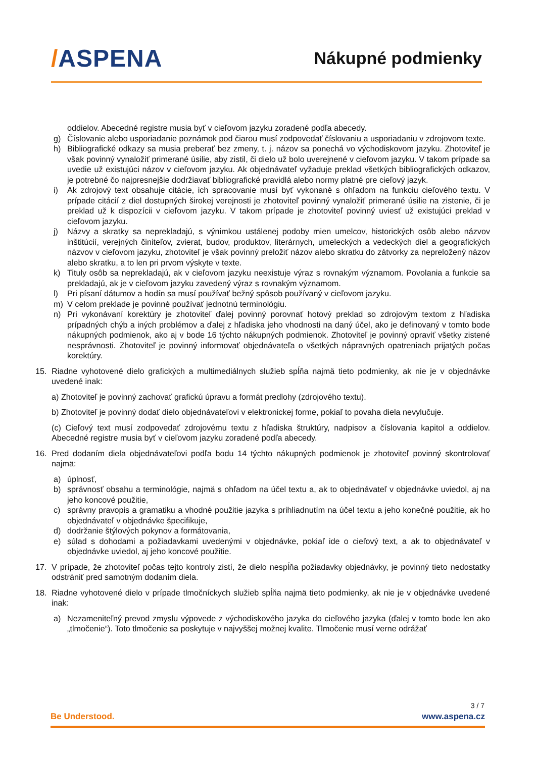/ASPENA
Nákupné podmienky
oddielov. Abecedné registre musia byť v cieľovom jazyku zoradené podľa abecedy.
g) Číslovanie alebo usporiadanie poznámok pod čiarou musí zodpovedať číslovaniu a usporiadaniu v zdrojovom texte.
h) Bibliografické odkazy sa musia preberať bez zmeny, t. j. názov sa ponechá vo východiskovom jazyku. Zhotoviteľ je však povinný vynaložiť primerané úsilie, aby zistil, či dielo už bolo uverejnené v cieľovom jazyku. V takom prípade sa uvedie už existujúci názov v cieľovom jazyku. Ak objednávateľ vyžaduje preklad všetkých bibliografických odkazov, je potrebné čo najpresnejšie dodržiavať bibliografické pravidlá alebo normy platné pre cieľový jazyk.
i) Ak zdrojový text obsahuje citácie, ich spracovanie musí byť vykonané s ohľadom na funkciu cieľového textu. V prípade citácií z diel dostupných širokej verejnosti je zhotoviteľ povinný vynaložiť primerané úsilie na zistenie, či je preklad už k dispozícii v cieľovom jazyku. V takom prípade je zhotoviteľ povinný uviesť už existujúci preklad v cieľovom jazyku.
j) Názvy a skratky sa neprekladajú, s výnimkou ustálenej podoby mien umelcov, historických osôb alebo názvov inštitúcií, verejných činiteľov, zvierat, budov, produktov, literárnych, umeleckých a vedeckých diel a geografických názvov v cieľovom jazyku, zhotoviteľ je však povinný preložiť názov alebo skratku do zátvorky za nepreložený názov alebo skratku, a to len pri prvom výskyte v texte.
k) Tituly osôb sa neprekladajú, ak v cieľovom jazyku neexistuje výraz s rovnakým významom. Povolania a funkcie sa prekladajú, ak je v cieľovom jazyku zavedený výraz s rovnakým významom.
l) Pri písaní dátumov a hodín sa musí používať bežný spôsob používaný v cieľovom jazyku.
m) V celom preklade je povinné používať jednotnú terminológiu.
n) Pri vykonávaní korektúry je zhotoviteľ ďalej povinný porovnať hotový preklad so zdrojovým textom z hľadiska prípadných chýb a iných problémov a ďalej z hľadiska jeho vhodnosti na daný účel, ako je definovaný v tomto bode nákupných podmienok, ako aj v bode 16 týchto nákupných podmienok. Zhotoviteľ je povinný opraviť všetky zistené nesprávnosti. Zhotoviteľ je povinný informovať objednávateľa o všetkých nápravných opatreniach prijatých počas korektúry.
15. Riadne vyhotovené dielo grafických a multimediálnych služieb spĺňa najmä tieto podmienky, ak nie je v objednávke uvedené inak:
a) Zhotoviteľ je povinný zachovať grafickú úpravu a formát predlohy (zdrojového textu).
b) Zhotoviteľ je povinný dodať dielo objednávateľovi v elektronickej forme, pokiaľ to povaha diela nevylučuje.
(c) Cieľový text musí zodpovedať zdrojovému textu z hľadiska štruktúry, nadpisov a číslovania kapitol a oddielov. Abecedné registre musia byť v cieľovom jazyku zoradené podľa abecedy.
16. Pred dodaním diela objednávateľovi podľa bodu 14 týchto nákupných podmienok je zhotoviteľ povinný skontrolovať najmä:
a) úplnosť,
b) správnosť obsahu a terminológie, najmä s ohľadom na účel textu a, ak to objednávateľ v objednávke uviedol, aj na jeho koncové použitie,
c) správny pravopis a gramatiku a vhodné použitie jazyka s prihliadnutím na účel textu a jeho konečné použitie, ak ho objednávateľ v objednávke špecifikuje,
d) dodržanie štýlových pokynov a formátovania,
e) súlad s dohodami a požiadavkami uvedenými v objednávke, pokiaľ ide o cieľový text, a ak to objednávateľ v objednávke uviedol, aj jeho koncové použitie.
17. V prípade, že zhotoviteľ počas tejto kontroly zistí, že dielo nespĺňa požiadavky objednávky, je povinný tieto nedostatky odstrániť pred samotným dodaním diela.
18. Riadne vyhotovené dielo v prípade tlmočníckych služieb spĺňa najmä tieto podmienky, ak nie je v objednávke uvedené inak:
a) Nezameniteľný prevod zmyslu výpovede z východiskového jazyka do cieľového jazyka (ďalej v tomto bode len ako „tlmočenie“). Toto tlmočenie sa poskytuje v najvyššej možnej kvalite. Tlmočenie musí verne odrážať
3 / 7
Be Understood. www.aspena.cz